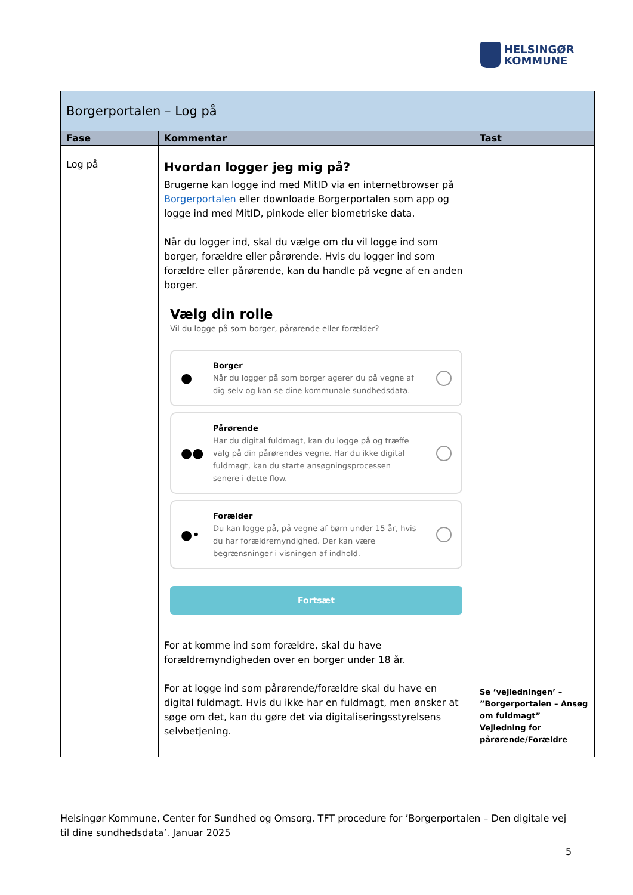HELSINGØR
KOMMUNE
| Borgerportalen – Log på | | |
| --- | --- | --- |
| Fase | Kommentar | Tast |
| Log på | Hvordan logger jeg mig på? Brugerne kan logge ind med MitID via en internetbrowser på Borgerportalen eller downloade Borgerportalen som app og logge ind med MitID, pinkode eller biometriske data. Når du logger ind, skal du vælge om du vil logge ind som borger, forældre eller pårørende. Hvis du logger ind som forældre eller pårørende, kan du handle på vegne af en anden borger. Vælg din rolle Vil du logge på som borger, pårørende eller forælder? ● Borger Når du logger på som borger agerer du på vegne af dig selv og kan se dine kommunale sundhedsdata. ●● Pårørende Har du digital fuldmagt, kan du logge på og træffe valg på din pårørendes vegne. Har du ikke digital fuldmagt, kan du starte ansøgningsprocessen senere i dette flow. ●• Forælder Du kan logge på, på vegne af børn under 15 år, hvis du har forældremyndighed. Der kan være begrænsninger i visningen af indhold. Fortsæt For at komme ind som forældre, skal du have forældremyndigheden over en borger under 18 år. For at logge ind som pårørende/forældre skal du have en digital fuldmagt. Hvis du ikke har en fuldmagt, men ønsker at søge om det, kan du gøre det via digitaliseringsstyrelsens selvbetjening. | Se ’vejledningen’ – ”Borgerportalen – Ansøg om fuldmagt” Vejledning for pårørende/Forældre |
Helsingør Kommune, Center for Sundhed og Omsorg. TFT procedure for ’Borgerportalen – Den digitale vej til dine sundhedsdata’. Januar 2025
5